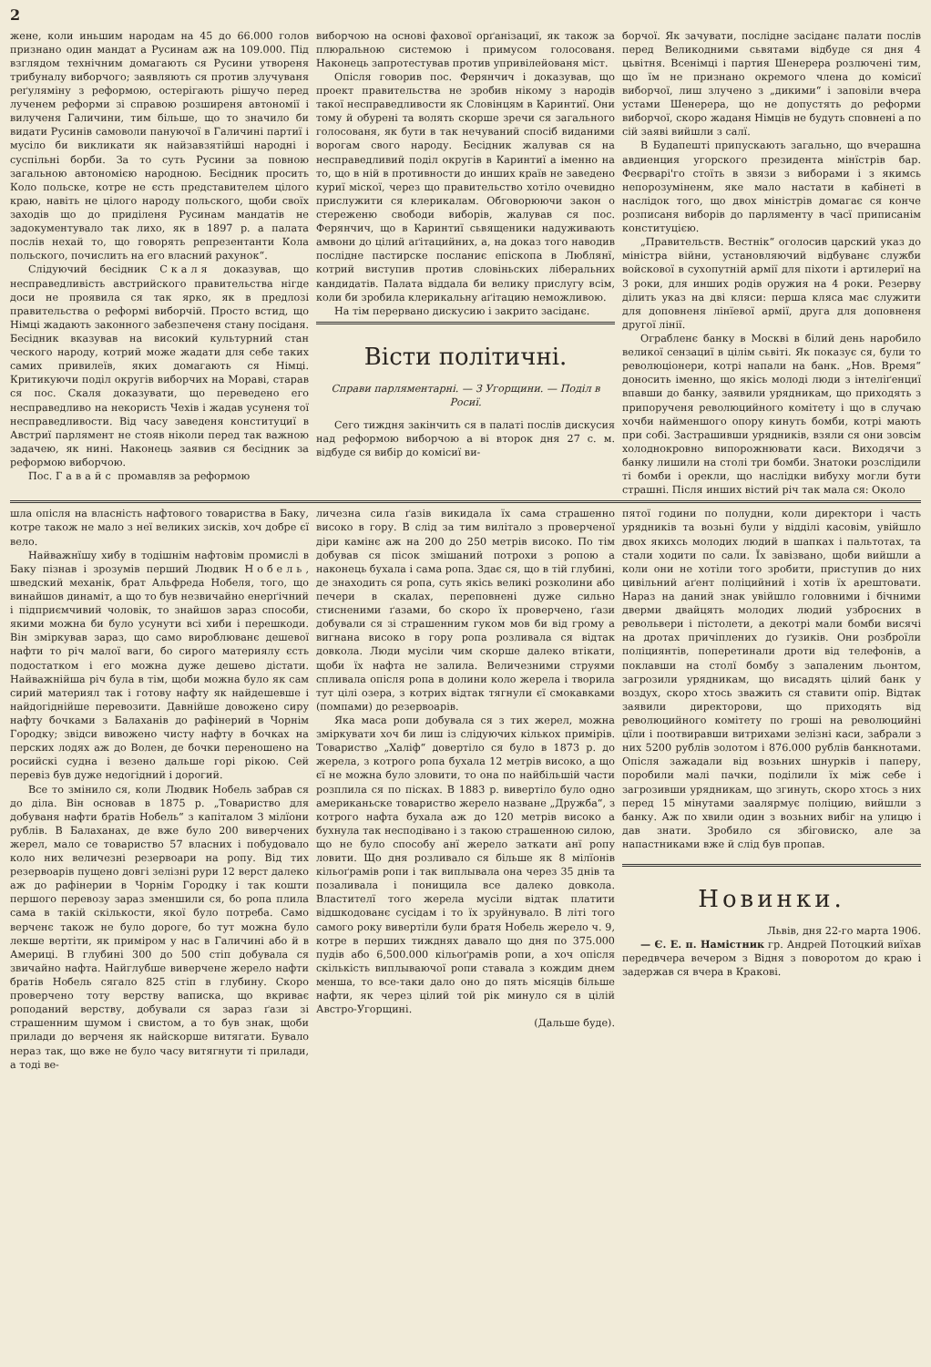2
жене, коли иньшим народам на 45 до 66.000 голов признано один мандат а Русинам аж на 109.000. Під взглядом технічним домагають ся Русини утвореня трибуналу виборчого; заявляють ся против злучуваня реґуляміну з реформою, остерігають рішучо перед лученем реформи зі справою розширеня автономії і вилученя Галичини, тим більше, що то значило би видати Русинів самоволи пануючої в Галичині партиї і мусіло би викликати як найзавзятійші народні і суспільні борби. За то суть Русини за повною загальною автономією народною. Бесідник просить Коло польске, котре не єсть представителем цілого краю, навіть не цілого народу польского, щоби своїх заходів що до приділеня Русинам мандатів не задокументувало так лихо, як в 1897 р. а палата послів нехай то, що говорять репрезентанти Кола польского, почислить на его власний рахунок“.
Слідуючий бесідник Скаля доказував, що несправедливість австрийского правительства нігде доси не проявила ся так ярко, як в предлозі правительства о реформі виборчій. Просто встид, що Німці жадають законного забезпеченя стану посіданя. Бесідник вказував на високий культурний стан ческого народу, котрий може жадати для себе таких самих привилеїв, яких домагають ся Німці. Критикуючи поділ округів виборчих на Мораві, старав ся пос. Скаля доказувати, що переведено его несправедливо на некористь Чехів і жадав усуненя тої несправедливости. Від часу заведеня конституциї в Австриї парлямент не стояв ніколи перед так важною задачею, як нині. Наконець заявив ся бесідник за реформою виборчою.
Пос. Гавайс промавляв за реформою
виборчою на основі фахової орґанізациї, як також за плюральною системою і примусом голосованя. Наконець запротестував против упривілейованя міст.
Опісля говорив пос. Ферянчич і доказував, що проект правительства не зробив нікому з народів такої несправедливости як Словінцям в Каринтиї. Они тому й обурені та волять скорше зречи ся загального голосованя, як бути в так нечуваний спосіб виданими ворогам свого народу. Бесідник жалував ся на несправедливий поділ округів в Каринтиї а іменно на то, що в ній в противности до инших країв не заведено куриї міскої, через що правительство хотіло очевидно прислужити ся клерикалам. Обговорюючи закон о стереженю свободи виборів, жалував ся пос. Ферянчич, що в Каринтиї сьвященики надуживають амвони до цілий аґітацийних, а, на доказ того наводив послідне пастирске посланиє епіскопа в Люблянї, котрий виступив против словіньских ліберальних кандидатів. Палата віддала би велику прислугу всім, коли би зробила клерикальну аґітацию неможливою.
На тім перервано дискусию і закрито засіданє.
Вісти політичні.
Справи парляментарні. — З Угорщини. — Поділ в Росиї.
Сего тиждня закінчить ся в палаті послів дискусия над реформою виборчою а ві второк дня 27 с. м. відбуде ся вибір до комісиї ви-
борчої. Як зачувати, послідне засіданє палати послів перед Великодними сьвятами відбуде ся дня 4 цьвітня. Всенімці і партия Шенерера розлючені тим, що їм не признано окремого члена до комісиї виборчої, лиш злучено з „дикими“ і заповіли вчера устами Шенерера, що не допустять до реформи виборчої, скоро жаданя Німців не будуть сповнені а по сій заяві вийшли з салї.
В Будапешті припускають загально, що вчерашна авдиенция угорского президента мінїстрів бар. Феєрварі'го стоїть в звязи з виборами і з якимсь непорозуміненм, яке мало настати в кабінеті в наслідок того, що двох міністрів домагає ся конче розписаня виборів до парляменту в часї приписанім конституцією.
„Правительств. Вестнік“ оголосив царский указ до міністра війни, установляючий відбуванє служби войскової в сухопутній армії для піхоти і артилериї на 3 роки, для инших родів оружия на 4 роки. Резерву ділить указ на дві кляси: перша кляса має служити для доповненя лінїевої армії, друга для доповненя другої лінії.
Ограбленє банку в Москві в білий день наробило великої сензациї в цілім сьвіті. Як показує ся, були то революціонери, котрі напали на банк. „Нов. Время“ доносить іменно, що якісь молоді люди з інтеліґенциї впавши до банку, заявили урядникам, що приходять з припорученя революцийного комітету і що в случаю хочби найменшого опору кинуть бомби, котрі мають при собі. Застрашивши урядників, взяли ся они зовсім холоднокровно випорожнювати каси. Виходячи з банку лишили на столі три бомби. Знатоки розслідили ті бомби і орекли, що наслідки вибуху могли бути страшні. Після инших вістий річ так мала ся: Около
шла опісля на власність нафтового товариства в Баку, котре також не мало з неї великих зисків, хоч добре єї вело.
Найважнїшу хибу в тодішнім нафтовім промислі в Баку пізнав і зрозумів перший Людвик Нобель, шведский механік, брат Альфреда Нобеля, того, що винайшов динаміт, а що то був незвичайно енерґічний і підприємчивий чоловік, то знайшов зараз способи, якими можна би було усунути всі хиби і перешкоди. Він зміркував зараз, що само вироблюванє дешевої нафти то річ малої ваги, бо сирого материялу єсть подостатком і его можна дуже дешево дістати. Найважнійша річ була в тім, щоби можна було як сам сирий материял так і готову нафту як найдешевше і найдогіднійше перевозити. Давнійше довожено сиру нафту бочками з Балаханів до рафінерий в Чорнім Городку; звідси вивожено чисту нафту в бочках на перских лодях аж до Волен, де бочки переношено на росийскі судна і везено дальше горі рікою. Сей перевіз був дуже недогідний і дорогий.
Все то змінило ся, коли Людвик Нобель забрав ся до діла. Він основав в 1875 р. „Товариство для добуваня нафти братів Нобель“ з капіталом 3 мілїони рублів. В Балаханах, де вже було 200 виверчених жерел, мало се товариство 57 власних і побудовало коло них величезні резервоари на ропу. Від тих резервоарів пущено довгі зелізні рури 12 верст далеко аж до рафінерии в Чорнім Городку і так кошти першого перевозу зараз зменшили ся, бо ропа плила сама в такій скількости, якої було потреба. Само верченє також не було дороге, бо тут можна було лекше вертіти, як приміром у нас в Галичині або й в Америці. В глубині 300 до 500 стіп добувала ся звичайно нафта. Найглубше виверчене жерело нафти братів Нобель сягало 825 стіп в глубину. Скоро проверчено тоту верству ваписка, що вкриває роподаний верству, добували ся зараз ґази зі страшенним шумом і свистом, а то був знак, щоби прилади до верченя як найскорше витягати. Бувало нераз так, що вже не було часу витягнути ті прилади, а тоді ве-
личезна сила ґазів викидала їх сама страшенно високо в гору. В слід за тим вилітало з проверченої діри камінє аж на 200 до 250 метрів високо. По тім добував ся пісок змішаний потрохи з ропою а наконець бухала і сама ропа. Здає ся, що в тій глубині, де знаходить ся ропа, суть якісь великі розколини або печери в скалах, переповнені дуже сильно стисненими ґазами, бо скоро їх проверчено, ґази добували ся зі страшенним гуком мов би від грому а вигнана високо в гору ропа розливала ся відтак довкола. Люди мусіли чим скорше далеко втікати, щоби їх нафта не залила. Величезними струями спливала опісля ропа в долини коло жерела і творила тут цілі озера, з котрих відтак тягнули єї смокавками (помпами) до резервоарів.
Яка маса ропи добувала ся з тих жерел, можна зміркувати хоч би лиш із слідуючих кількох примірів. Товариство „Халіф“ довертіло ся було в 1873 р. до жерела, з котрого ропа бухала 12 метрів високо, а що єї не можна було зловити, то она по найбільшій части розплила ся по пісках. В 1883 р. вивертіло було одно американьске товариство жерело назване „Дружба“, з котрого нафта бухала аж до 120 метрів високо а бухнула так несподівано і з такою страшенною силою, що не було способу анї жерело заткати анї ропу ловити. Що дня розливало ся більше як 8 мілїонів кільоґрамів ропи і так виплывала она через 35 днів та позаливала і понищила все далеко довкола. Властителї того жерела мусіли відтак платити відшкодованє сусідам і то їх зруйнувало. В літі того самого року вивертіли були братя Нобель жерело ч. 9, котре в перших тижднях давало що дня по 375.000 пудів або 6,500.000 кільоґрамів ропи, а хоч опісля скількість виплываючої ропи ставала з кождим днем менша, то все-таки дало оно до пять місяців більше нафти, як через цілий той рік минуло ся в цілій Австро-Угорщині.
(Дальше буде).
пятої години по полудни, коли директори і часть урядників та возьні були у відділі касовім, увійшло двох якихсь молодих людий в шапках і пальтотах, та стали ходити по сали. Їх завізвано, щоби вийшли а коли они не хотіли того зробити, приступив до них цивільний аґент поліцийний і хотів їх арештовати. Нараз на даний знак увійшло головними і бічними дверми двайцять молодих людий узброєних в револьвери і пістолети, а декотрі мали бомби висячі на дротах причіплених до ґузиків. Они розброїли поліциянтів, поперетинали дроти від телефонів, а поклавши на столї бомбу з запаленим льонтом, загрозили урядникам, що висадять цілий банк у воздух, скоро хтось зважить ся ставити опір. Відтак заявили директорови, що приходять від революцийного комітету по гроші на революцийні цїли і поотвиравши витрихами зелізні каси, забрали з них 5200 рублів золотом і 876.000 рублів банкнотами. Опісля зажадали від возьних шнурків і паперу, поробили малі пачки, поділили їх між себе і загрозивши урядникам, що згинуть, скоро хтось з них перед 15 мінутами заалярмує поліцию, вийшли з банку. Аж по хвили один з возьних вибіг на улицю і дав знати. Зробило ся збіговиско, але за напастниками вже й слід був пропав.
Новинки.
Львів, дня 22-го марта 1906.
— Є. Е. п. Намістник гр. Андрей Потоцкий виїхав передвчера вечером з Відня з поворотом до краю і задержав ся вчера в Кракові.